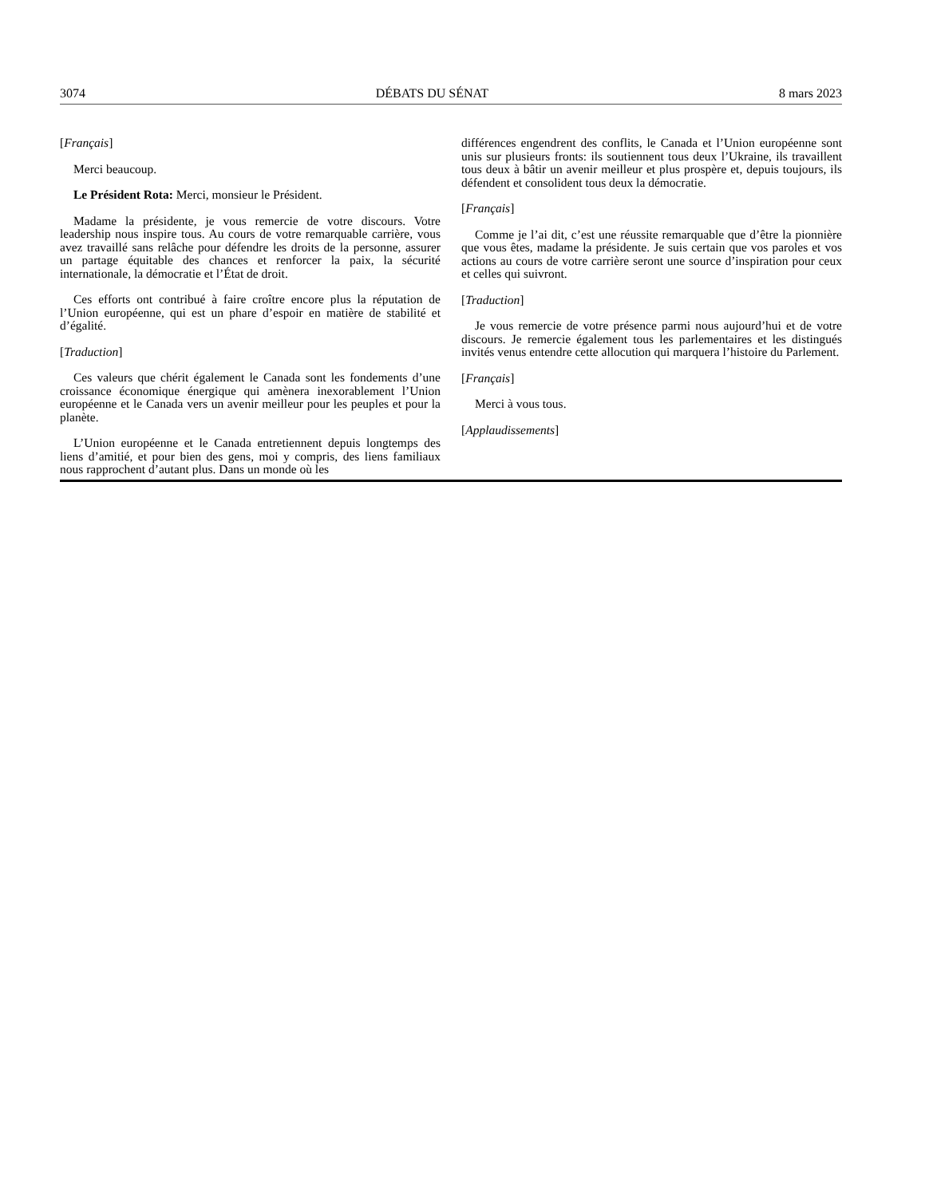3074 DÉBATS DU SÉNAT 8 mars 2023
[Français]
Merci beaucoup.
Le Président Rota: Merci, monsieur le Président.
Madame la présidente, je vous remercie de votre discours. Votre leadership nous inspire tous. Au cours de votre remarquable carrière, vous avez travaillé sans relâche pour défendre les droits de la personne, assurer un partage équitable des chances et renforcer la paix, la sécurité internationale, la démocratie et l’État de droit.
Ces efforts ont contribué à faire croître encore plus la réputation de l’Union européenne, qui est un phare d’espoir en matière de stabilité et d’égalité.
[Traduction]
Ces valeurs que chérit également le Canada sont les fondements d’une croissance économique énergique qui amènera inexorablement l’Union européenne et le Canada vers un avenir meilleur pour les peuples et pour la planète.
L’Union européenne et le Canada entretiennent depuis longtemps des liens d’amitié, et pour bien des gens, moi y compris, des liens familiaux nous rapprochent d’autant plus. Dans un monde où les
différences engendrent des conflits, le Canada et l’Union européenne sont unis sur plusieurs fronts: ils soutiennent tous deux l’Ukraine, ils travaillent tous deux à bâtir un avenir meilleur et plus prospère et, depuis toujours, ils défendent et consolident tous deux la démocratie.
[Français]
Comme je l’ai dit, c’est une réussite remarquable que d’être la pionnière que vous êtes, madame la présidente. Je suis certain que vos paroles et vos actions au cours de votre carrière seront une source d’inspiration pour ceux et celles qui suivront.
[Traduction]
Je vous remercie de votre présence parmi nous aujourd’hui et de votre discours. Je remercie également tous les parlementaires et les distingués invités venus entendre cette allocution qui marquera l’histoire du Parlement.
[Français]
Merci à vous tous.
[Applaudissements]